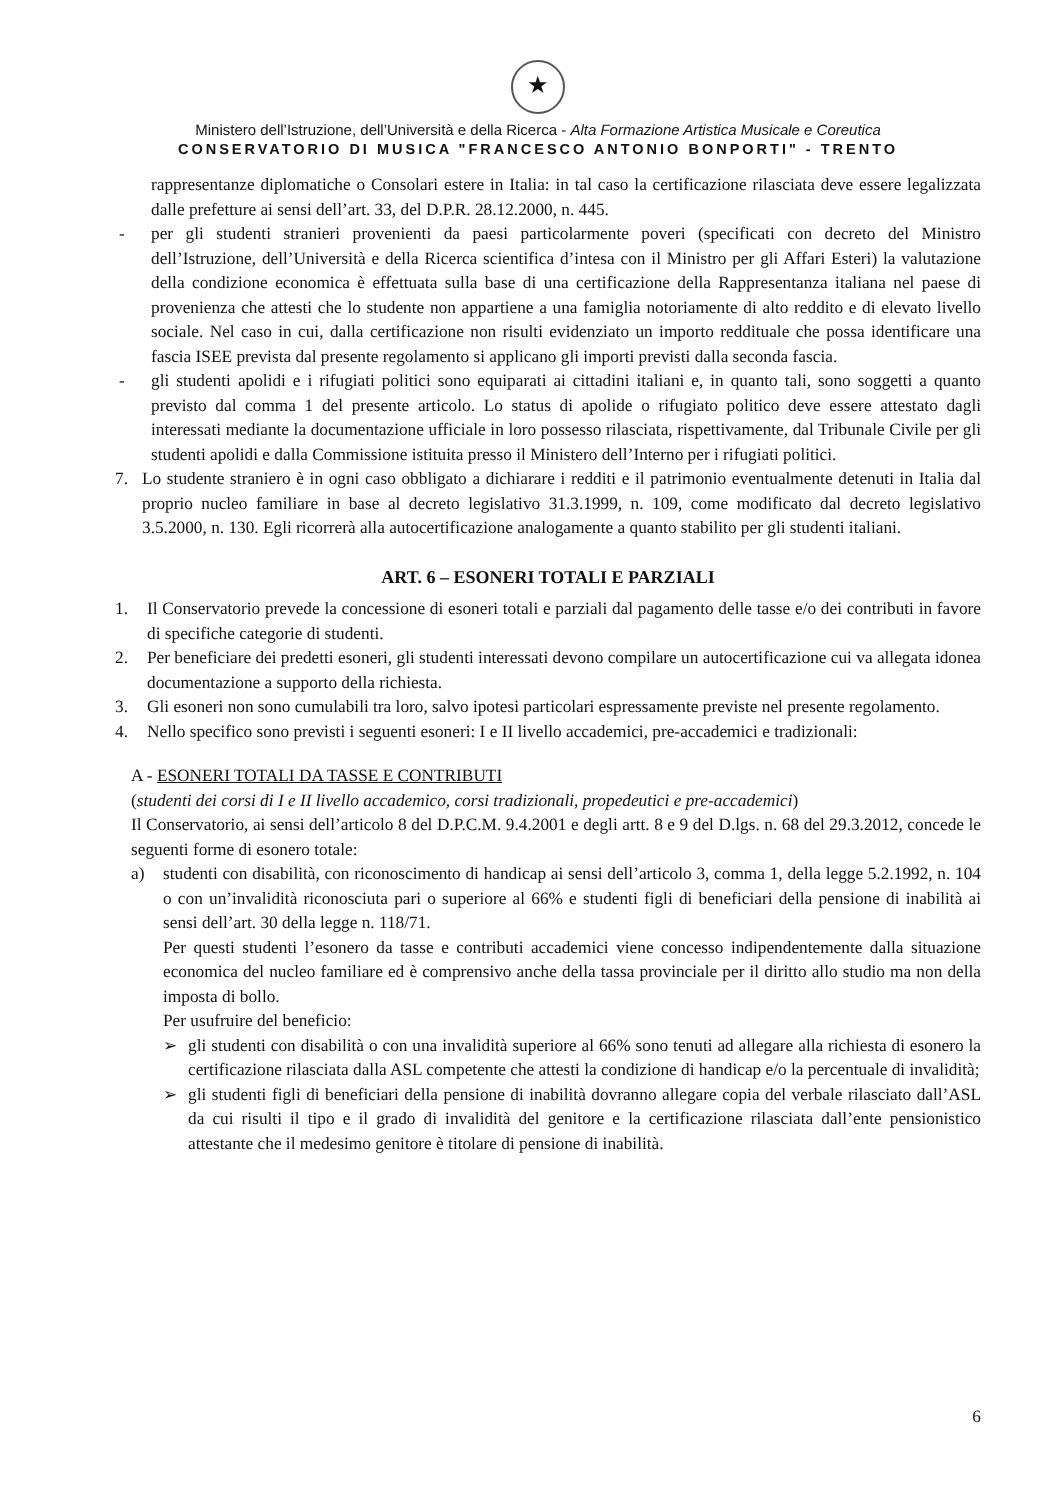★
Ministero dell’Istruzione, dell’Università e della Ricerca - Alta Formazione Artistica Musicale e Coreutica
CONSERVATORIO DI MUSICA "FRANCESCO ANTONIO BONPORTI" - TRENTO
rappresentanze diplomatiche o Consolari estere in Italia: in tal caso la certificazione rilasciata deve essere legalizzata dalle prefetture ai sensi dell’art. 33, del D.P.R. 28.12.2000, n. 445.
- per gli studenti stranieri provenienti da paesi particolarmente poveri (specificati con decreto del Ministro dell’Istruzione, dell’Università e della Ricerca scientifica d’intesa con il Ministro per gli Affari Esteri) la valutazione della condizione economica è effettuata sulla base di una certificazione della Rappresentanza italiana nel paese di provenienza che attesti che lo studente non appartiene a una famiglia notoriamente di alto reddito e di elevato livello sociale. Nel caso in cui, dalla certificazione non risulti evidenziato un importo reddituale che possa identificare una fascia ISEE prevista dal presente regolamento si applicano gli importi previsti dalla seconda fascia.
- gli studenti apolidi e i rifugiati politici sono equiparati ai cittadini italiani e, in quanto tali, sono soggetti a quanto previsto dal comma 1 del presente articolo. Lo status di apolide o rifugiato politico deve essere attestato dagli interessati mediante la documentazione ufficiale in loro possesso rilasciata, rispettivamente, dal Tribunale Civile per gli studenti apolidi e dalla Commissione istituita presso il Ministero dell’Interno per i rifugiati politici.
7. Lo studente straniero è in ogni caso obbligato a dichiarare i redditi e il patrimonio eventualmente detenuti in Italia dal proprio nucleo familiare in base al decreto legislativo 31.3.1999, n. 109, come modificato dal decreto legislativo 3.5.2000, n. 130. Egli ricorrerà alla autocertificazione analogamente a quanto stabilito per gli studenti italiani.
ART. 6 – ESONERI TOTALI E PARZIALI
1. Il Conservatorio prevede la concessione di esoneri totali e parziali dal pagamento delle tasse e/o dei contributi in favore di specifiche categorie di studenti.
2. Per beneficiare dei predetti esoneri, gli studenti interessati devono compilare un autocertificazione cui va allegata idonea documentazione a supporto della richiesta.
3. Gli esoneri non sono cumulabili tra loro, salvo ipotesi particolari espressamente previste nel presente regolamento.
4. Nello specifico sono previsti i seguenti esoneri: I e II livello accademici, pre-accademici e tradizionali:
A - ESONERI TOTALI DA TASSE E CONTRIBUTI
(studenti dei corsi di I e II livello accademico, corsi tradizionali, propedeutici e pre-accademici)
Il Conservatorio, ai sensi dell’articolo 8 del D.P.C.M. 9.4.2001 e degli artt. 8 e 9 del D.lgs. n. 68 del 29.3.2012, concede le seguenti forme di esonero totale:
a) studenti con disabilità, con riconoscimento di handicap ai sensi dell’articolo 3, comma 1, della legge 5.2.1992, n. 104 o con un’invalidità riconosciuta pari o superiore al 66% e studenti figli di beneficiari della pensione di inabilità ai sensi dell’art. 30 della legge n. 118/71.
Per questi studenti l’esonero da tasse e contributi accademici viene concesso indipendentemente dalla situazione economica del nucleo familiare ed è comprensivo anche della tassa provinciale per il diritto allo studio ma non della imposta di bollo.
Per usufruire del beneficio:
➢ gli studenti con disabilità o con una invalidità superiore al 66% sono tenuti ad allegare alla richiesta di esonero la certificazione rilasciata dalla ASL competente che attesti la condizione di handicap e/o la percentuale di invalidità;
➢ gli studenti figli di beneficiari della pensione di inabilità dovranno allegare copia del verbale rilasciato dall’ASL da cui risulti il tipo e il grado di invalidità del genitore e la certificazione rilasciata dall’ente pensionistico attestante che il medesimo genitore è titolare di pensione di inabilità.
6